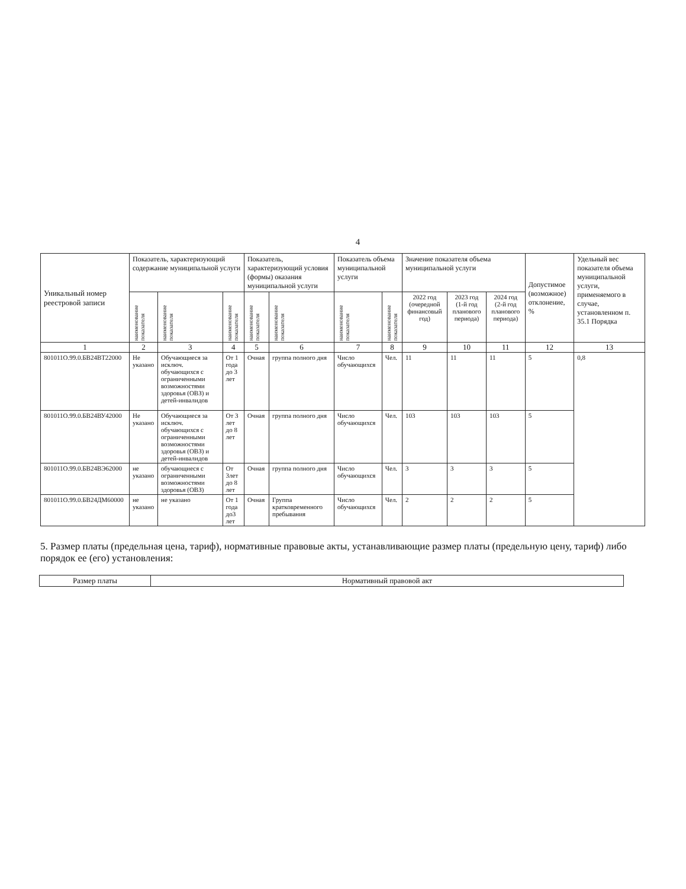4
| Уникальный номер реестровой записи | Показатель, характеризующий содержание муниципальной услуги | | | Показатель, характеризующий условия (формы) оказания муниципальной услуги | | Показатель объема муниципальной услуги | | Значение показателя объема муниципальной услуги | | | Допустимое (возможное) отклонение, % | Удельный вес показателя объема муниципальной услуги, применяемого в случае, установленном п. 35.1 Порядка |
| --- | --- | --- | --- | --- | --- | --- | --- | --- | --- | --- | --- | --- |
| | наименование показателя | наименование показателя | наименование показателя | наименование показателя | наименование показателя | наименование показателя | наименование показателя | 2022 год (очередной финансовый год) | 2023 год (1-й год планового периода) | 2024 год (2-й год планового периода) | | |
| 1 | 2 | 3 | 4 | 5 | 6 | 7 | 8 | 9 | 10 | 11 | 12 | 13 |
| 801011О.99.0.БВ24ВТ22000 | Не указано | Обучающиеся за исключ. обучающихся с ограниченными возможностями здоровья (ОВЗ) и детей-инвалидов | От 1 года до 3 лет | Очная | группа полного дня | Число обучающихся | Чел. | 11 | 11 | 11 | 5 | 0,8 |
| 801011О.99.0.БВ24ВУ42000 | Не указано | Обучающиеся за исключ. обучающихся с ограниченными возможностями здоровья (ОВЗ) и детей-инвалидов | От 3 лет до 8 лет | Очная | группа полного дня | Число обучающихся | Чел. | 103 | 103 | 103 | 5 | |
| 801011О.99.0.БВ24ВЭ62000 | не указано | обучающиеся с ограниченными возможностями здоровья (ОВЗ) | От 3лет до 8 лет | Очная | группа полного дня | Число обучающихся | Чел. | 3 | 3 | 3 | 5 | |
| 801011О.99.0.БВ24ДМ60000 | не указано | не указано | От 1 года до3 лет | Очная | Группа кратковременного пребывания | Число обучающихся | Чел. | 2 | 2 | 2 | 5 | |
5. Размер платы (предельная цена, тариф), нормативные правовые акты, устанавливающие размер платы (предельную цену, тариф) либо порядок ее (его) установления:
| Размер платы | Нормативный правовой акт |
| --- | --- |